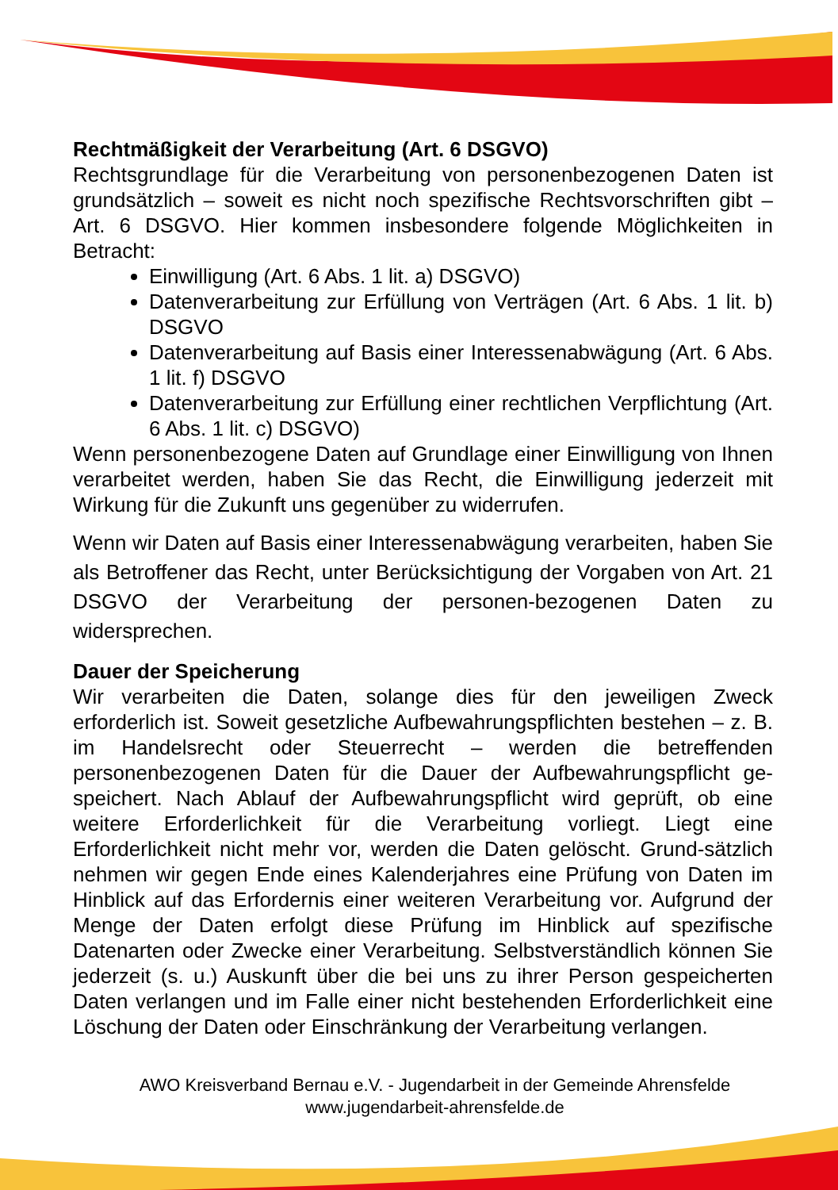Rechtmäßigkeit der Verarbeitung (Art. 6 DSGVO)
Rechtsgrundlage für die Verarbeitung von personenbezogenen Daten ist grundsätzlich – soweit es nicht noch spezifische Rechtsvorschriften gibt – Art. 6 DSGVO. Hier kommen insbesondere folgende Möglichkeiten in Betracht:
Einwilligung (Art. 6 Abs. 1 lit. a) DSGVO)
Datenverarbeitung zur Erfüllung von Verträgen (Art. 6 Abs. 1 lit. b) DSGVO
Datenverarbeitung auf Basis einer Interessenabwägung (Art. 6 Abs. 1 lit. f) DSGVO
Datenverarbeitung zur Erfüllung einer rechtlichen Verpflichtung (Art. 6 Abs. 1 lit. c) DSGVO)
Wenn personenbezogene Daten auf Grundlage einer Einwilligung von Ihnen verarbeitet werden, haben Sie das Recht, die Einwilligung jederzeit mit Wirkung für die Zukunft uns gegenüber zu widerrufen.
Wenn wir Daten auf Basis einer Interessenabwägung verarbeiten, haben Sie als Betroffener das Recht, unter Berücksichtigung der Vorgaben von Art. 21 DSGVO der Verarbeitung der personen-bezogenen Daten zu widersprechen.
Dauer der Speicherung
Wir verarbeiten die Daten, solange dies für den jeweiligen Zweck erforderlich ist. Soweit gesetzliche Aufbewahrungspflichten bestehen – z. B. im Handelsrecht oder Steuerrecht – werden die betreffenden personenbezogenen Daten für die Dauer der Aufbewahrungspflicht ge-speichert. Nach Ablauf der Aufbewahrungspflicht wird geprüft, ob eine weitere Erforderlichkeit für die Verarbeitung vorliegt. Liegt eine Erforderlichkeit nicht mehr vor, werden die Daten gelöscht. Grund-sätzlich nehmen wir gegen Ende eines Kalenderjahres eine Prüfung von Daten im Hinblick auf das Erfordernis einer weiteren Verarbeitung vor. Aufgrund der Menge der Daten erfolgt diese Prüfung im Hinblick auf spezifische Datenarten oder Zwecke einer Verarbeitung. Selbstverständlich können Sie jederzeit (s. u.) Auskunft über die bei uns zu ihrer Person gespeicherten Daten verlangen und im Falle einer nicht bestehenden Erforderlichkeit eine Löschung der Daten oder Einschränkung der Verarbeitung verlangen.
AWO Kreisverband Bernau e.V. - Jugendarbeit in der Gemeinde Ahrensfelde
www.jugendarbeit-ahrensfelde.de